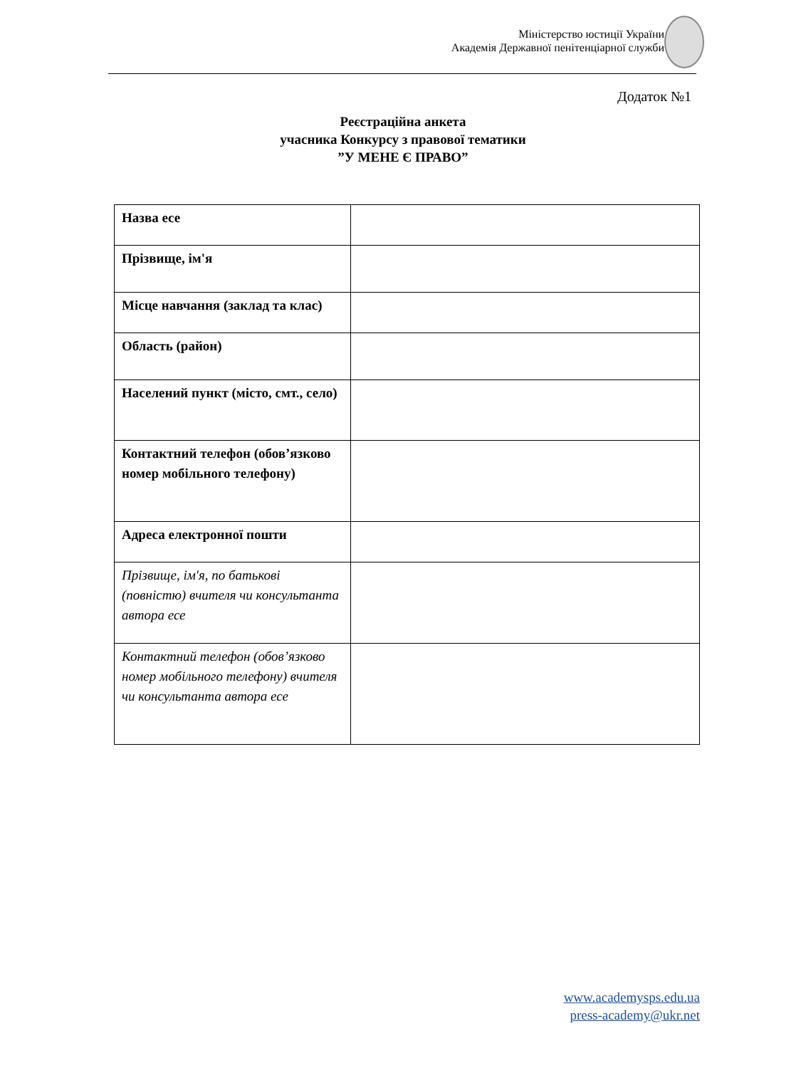Міністерство юстиції України
Академія Державної пенітенціарної служби
Додаток №1
Реєстраційна анкета
учасника Конкурсу з правової тематики
”У МЕНЕ Є ПРАВО”
| Назва есе | |
| Прізвище, ім'я | |
| Місце навчання (заклад та клас) | |
| Область (район) | |
| Населений пункт (місто, смт., село) | |
| Контактний телефон (обов’язково номер мобільного телефону) | |
| Адреса електронної пошти | |
| Прізвище, ім'я, по батькові (повністю) вчителя чи консультанта автора есе | |
| Контактний телефон (обов’язково номер мобільного телефону) вчителя чи консультанта автора есе | |
www.academysps.edu.ua
press-academy@ukr.net